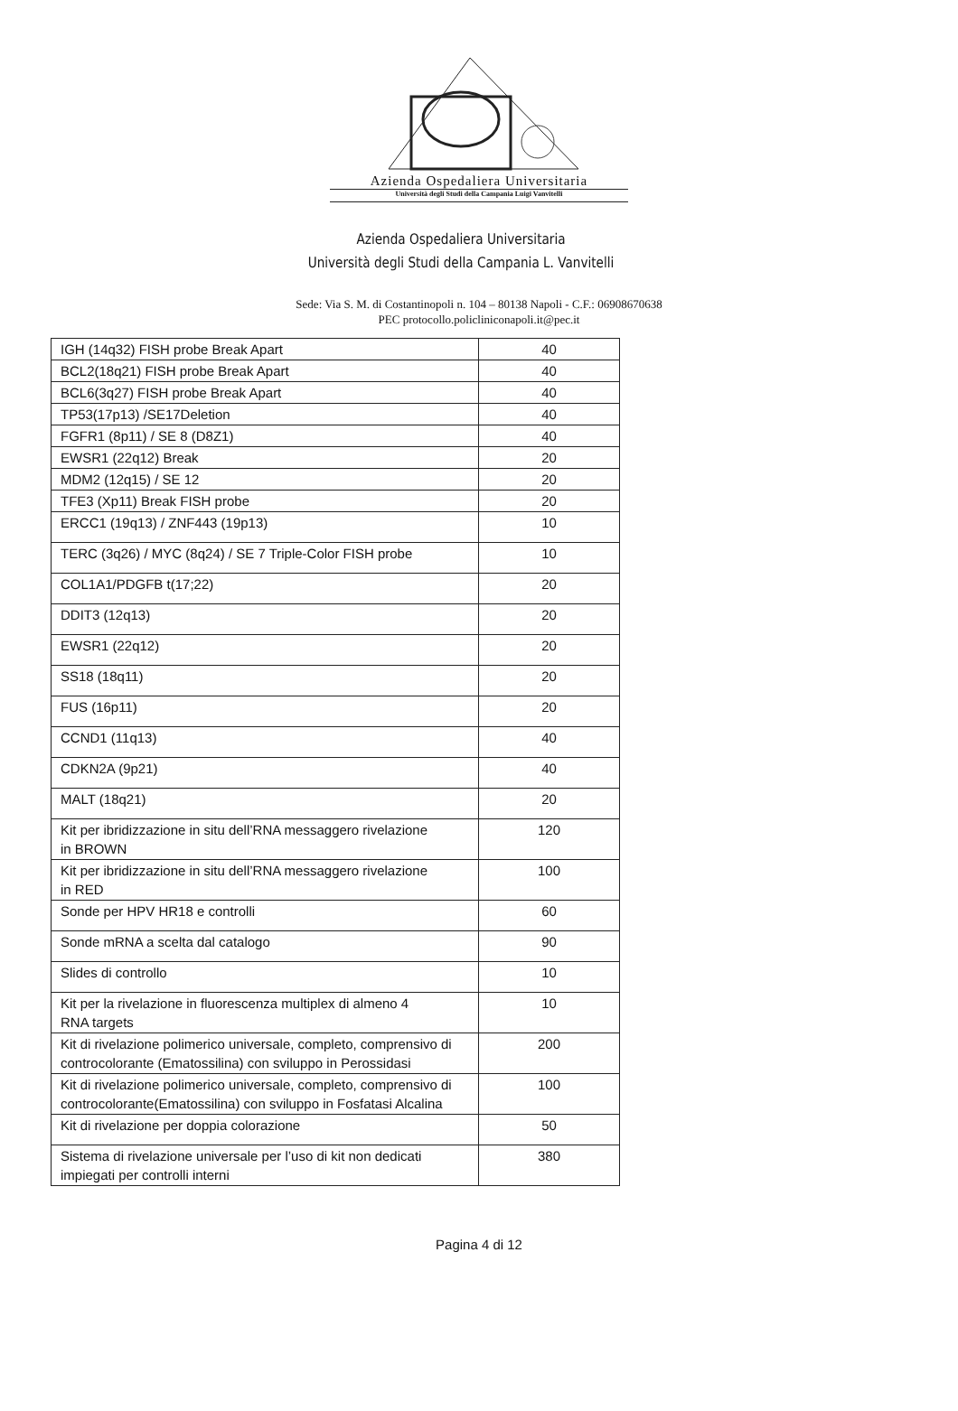Azienda Ospedaliera Universitaria
Università degli Studi della Campania Luigi Vanvitelli
Azienda Ospedaliera Universitaria
Università degli Studi della Campania L. Vanvitelli
Sede: Via S. M. di Costantinopoli n. 104 – 80138 Napoli - C.F.: 06908670638
PEC protocollo.policliniconapoli.it@pec.it
| IGH (14q32) FISH probe Break Apart | 40 |
| BCL2(18q21) FISH probe Break Apart | 40 |
| BCL6(3q27) FISH probe Break Apart | 40 |
| TP53(17p13) /SE17Deletion | 40 |
| FGFR1 (8p11) / SE 8 (D8Z1) | 40 |
| EWSR1 (22q12) Break | 20 |
| MDM2 (12q15) / SE 12 | 20 |
| TFE3 (Xp11) Break FISH probe | 20 |
| ERCC1 (19q13) / ZNF443 (19p13) | 10 |
| TERC (3q26) / MYC (8q24) / SE 7 Triple-Color FISH probe | 10 |
| COL1A1/PDGFB t(17;22) | 20 |
| DDIT3 (12q13) | 20 |
| EWSR1 (22q12) | 20 |
| SS18 (18q11) | 20 |
| FUS (16p11) | 20 |
| CCND1 (11q13) | 40 |
| CDKN2A (9p21) | 40 |
| MALT (18q21) | 20 |
| Kit per ibridizzazione in situ dell’RNA messaggero rivelazione in BROWN | 120 |
| Kit per ibridizzazione in situ dell’RNA messaggero rivelazione in RED | 100 |
| Sonde per HPV HR18 e controlli | 60 |
| Sonde mRNA a scelta dal catalogo | 90 |
| Slides di controllo | 10 |
| Kit per la rivelazione in fluorescenza multiplex di almeno 4 RNA targets | 10 |
| Kit di rivelazione polimerico universale, completo, comprensivo di controcolorante (Ematossilina) con sviluppo in Perossidasi | 200 |
| Kit di rivelazione polimerico universale, completo, comprensivo di controcolorante(Ematossilina) con sviluppo in Fosfatasi Alcalina | 100 |
| Kit di rivelazione per doppia colorazione | 50 |
| Sistema di rivelazione universale per l’uso di kit non dedicati impiegati per controlli interni | 380 |
Pagina 4 di 12